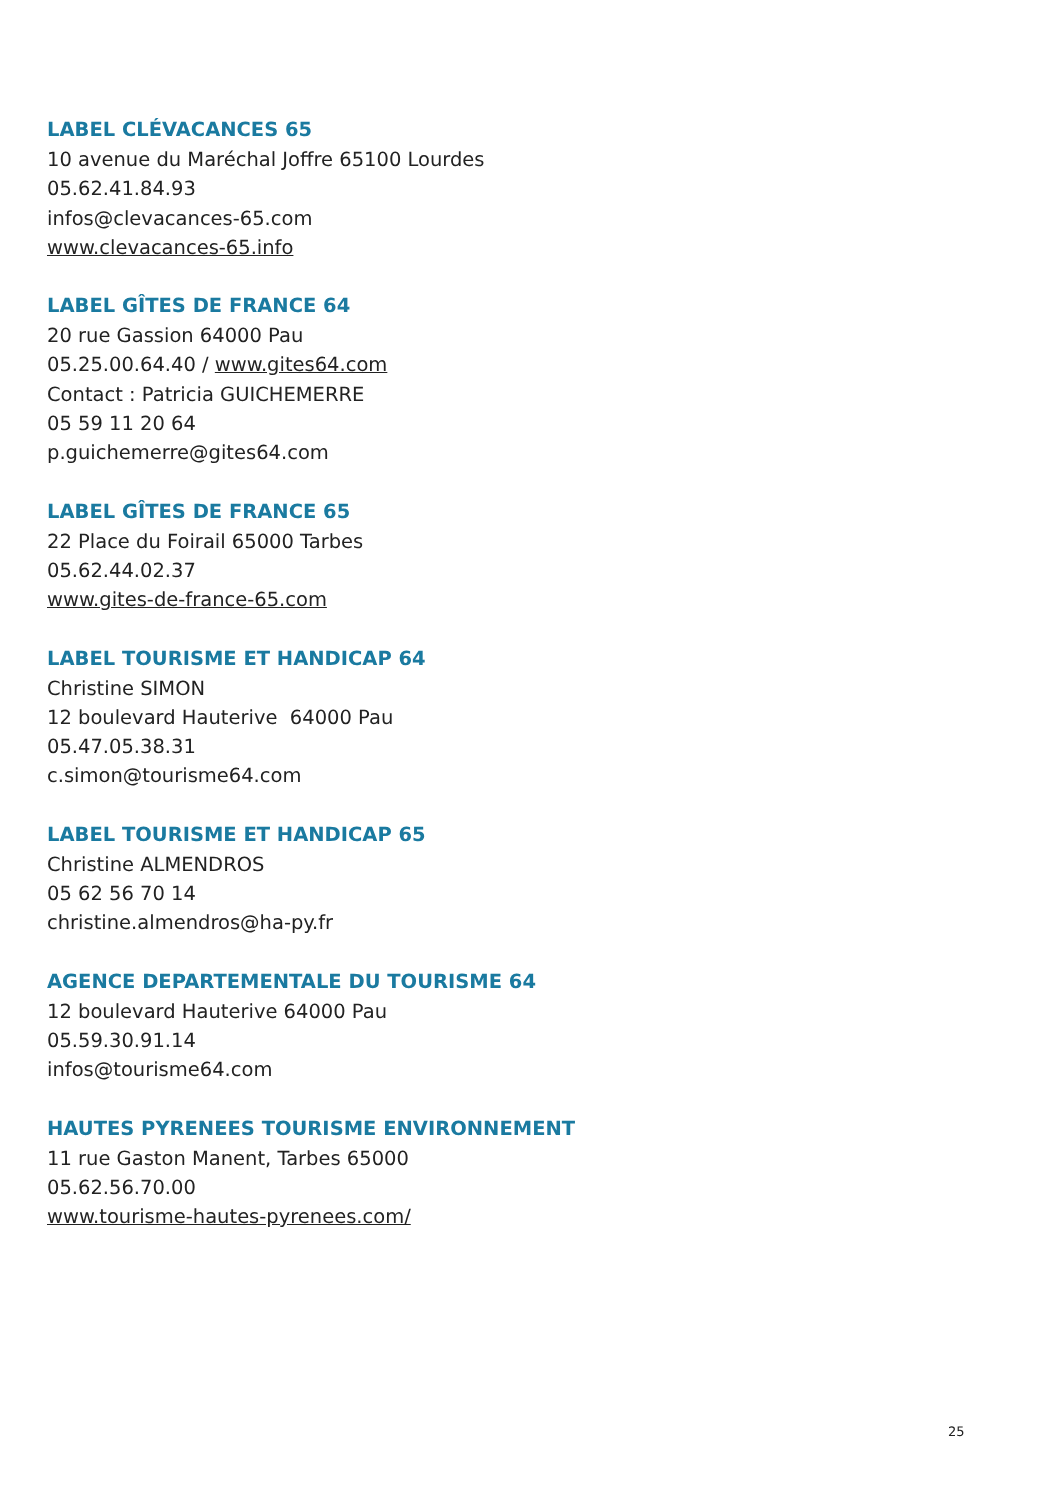LABEL CLÉVACANCES 65
10 avenue du Maréchal Joffre 65100 Lourdes
05.62.41.84.93
infos@clevacances-65.com
www.clevacances-65.info
LABEL GÎTES DE FRANCE 64
20 rue Gassion 64000 Pau
05.25.00.64.40 / www.gites64.com
Contact : Patricia GUICHEMERRE
05 59 11 20 64
p.guichemerre@gites64.com
LABEL GÎTES DE FRANCE 65
22 Place du Foirail 65000 Tarbes
05.62.44.02.37
www.gites-de-france-65.com
LABEL TOURISME ET HANDICAP 64
Christine SIMON
12 boulevard Hauterive 64000 Pau
05.47.05.38.31
c.simon@tourisme64.com
LABEL TOURISME ET HANDICAP 65
Christine ALMENDROS
05 62 56 70 14
christine.almendros@ha-py.fr
AGENCE DEPARTEMENTALE DU TOURISME 64
12 boulevard Hauterive 64000 Pau
05.59.30.91.14
infos@tourisme64.com
HAUTES PYRENEES TOURISME ENVIRONNEMENT
11 rue Gaston Manent, Tarbes 65000
05.62.56.70.00
www.tourisme-hautes-pyrenees.com/
25